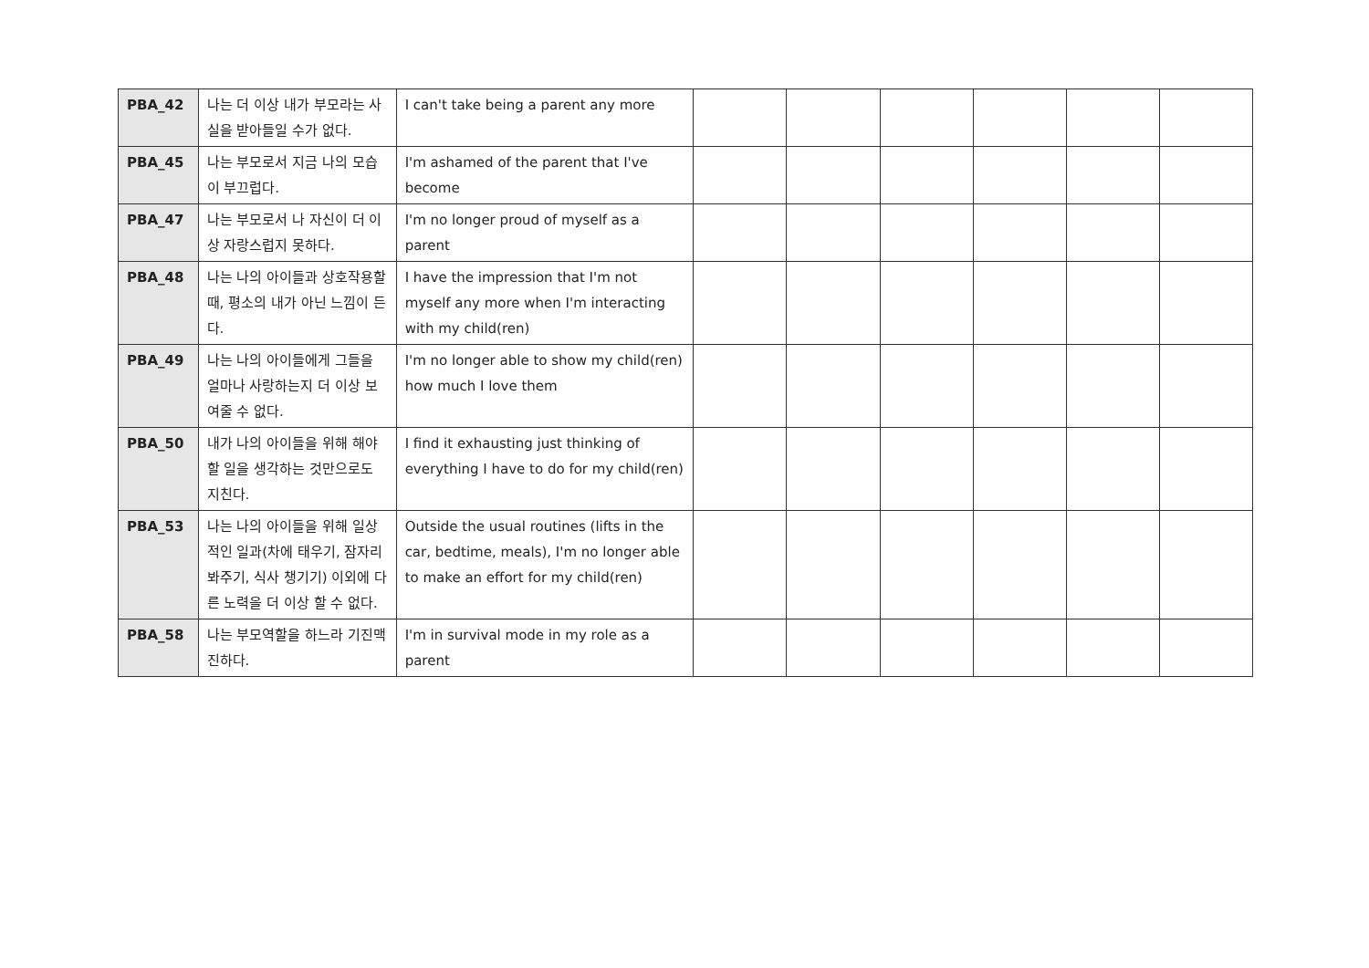| PBA_42 | 나는 더 이상 내가 부모라는 사실을 받아들일 수가 없다. | I can't take being a parent any more | | | | | | |
| PBA_45 | 나는 부모로서 지금 나의 모습이 부끄럽다. | I'm ashamed of the parent that I've become | | | | | | |
| PBA_47 | 나는 부모로서 나 자신이 더 이상 자랑스럽지 못하다. | I'm no longer proud of myself as a parent | | | | | | |
| PBA_48 | 나는 나의 아이들과 상호작용할 때, 평소의 내가 아닌 느낌이 든다. | I have the impression that I'm not myself any more when I'm interacting with my child(ren) | | | | | | |
| PBA_49 | 나는 나의 아이들에게 그들을 얼마나 사랑하는지 더 이상 보여줄 수 없다. | I'm no longer able to show my child(ren) how much I love them | | | | | | |
| PBA_50 | 내가 나의 아이들을 위해 해야 할 일을 생각하는 것만으로도 지친다. | I find it exhausting just thinking of everything I have to do for my child(ren) | | | | | | |
| PBA_53 | 나는 나의 아이들을 위해 일상적인 일과(차에 태우기, 잠자리 봐주기, 식사 챙기기) 이외에 다른 노력을 더 이상 할 수 없다. | Outside the usual routines (lifts in the car, bedtime, meals), I'm no longer able to make an effort for my child(ren) | | | | | | |
| PBA_58 | 나는 부모역할을 하느라 기진맥진하다. | I'm in survival mode in my role as a parent | | | | | | |